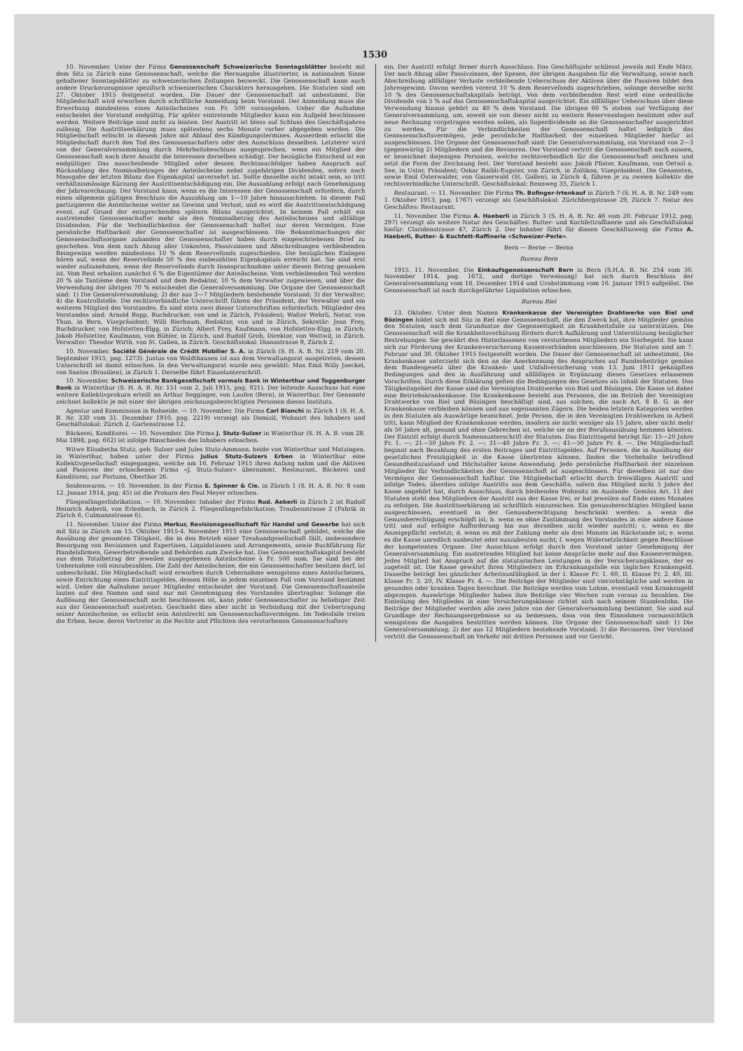1530
10. November. Unter der Firma Genossenschaft Schweizerische Sonntagsblätter besteht mit dem Sitz in Zürich eine Genossenschaft, welche die Herausgabe illustrierter, in nationalem Sinne gehaltener Sonntagsblätter zu schweizerischen Zeitungen bezweckt. Die Genossenschaft kann auch andere Druckerzeugnisse spezifisch schweizerischen Charakters herausgeben. Die Statuten sind am 27. Oktober 1915 festgesetzt worden. Die Dauer der Genossenschaft ist unbestimmt. Die Mitgliedschaft wird erworben durch schriftliche Anmeldung beim Vorstand. Der Anmeldung muss die Erwerbung mindestens eines Anteilscheines von Fr. 500 vorausgehen. Ueber die Aufnahme entscheidet der Vorstand endgültig. Für später eintretende Mitglieder kann ein Aufgeld beschlossen werden. Weitere Beiträge sind nicht zu leisten. Der Austritt ist bloss auf Schluss des Geschäftsjahres zulässig. Die Austrittserklärung muss spätestens sechs Monate vorher abgegeben werden. Die Mitgliedschaft erlischt in diesem Jahre mit Ablauf des Kündigungstermines. Ausserdem erlischt die Mitgliedschaft durch den Tod des Genossenschafters oder den Ausschluss desselben. Letzterer wird von der Generalversammlung durch Mehrheitsbeschluss ausgesprochen, wenn ein Mitglied der Genossenschaft nach ihrer Ansicht die Interessen derselben schädigt. Der bezügliche Entscheid ist ein endgültiger. Das ausscheidende Mitglied oder dessen Rechtsnachfolger haben Anspruch auf Rückzahlung des Nominalbetrages der Anteilscheine nebst zugehörigen Dividenden, sofern nach Massgabe der letzten Bilanz das Eigenkapital unversehrt ist. Sollte dasselbe nicht intakt sein, so tritt verhältnismässige Kürzung der Austrittsentschädigung ein. Die Auszahlung erfolgt nach Genehmigung der Jahresrechnung. Der Vorstand kann, wenn es die Interessen der Genossenschaft erfordern, durch einen allgemein gültigen Beschluss die Auszahlung um 1—10 Jahre hinausschieben. In diesem Fall partizipieren die Anteilscheine weiter an Gewinn und Verlust, und es wird die Austrittsentschädigung event. auf Grund der entsprechenden spätern Bilanz ausgerichtet. In keinem Fall erhält ein austretender Genossenschafter mehr als den Nominalbetrag des Anteilscheines und allfällige Dividenden. Für die Verbindlichkeiten der Genossenschaft haftet nur deren Vermögen. Eine persönliche Haftbarkeit der Genossenschafter ist ausgeschlossen. Die Bekanntmachungen der Genossenschaftsorgane zuhanden der Genossenschafter haben durch eingeschriebenen Brief zu geschehen. Von dem nach Abzug aller Unkosten, Passivzinsen und Abschreibungen verbleibenden Reingewinn werden mindestens 10 % dem Reservefonds zugeschieden. Die bezüglichen Einlagen hören auf, wenn der Reservefonds 50 % des einbezahlten Eigenkapitals erreicht hat. Sie sind erst wieder aufzunehmen, wenn der Reservefonds durch Inanspruchnahme unter diesen Betrag gesunken ist. Vom Rest erhalten zunächst 6 % die Eigentümer der Anteilscheine. Vom verbleibenden Teil werden 20 % als Tantième dem Vorstand und dem Redaktor, 10 % dem Verwalter zugewiesen, und über die Verwendung der übrigen 70 % entscheidet die Generalversammlung. Die Organe der Genossenschaft sind: 1) Die Generalversammlung; 2) der aus 3—7 Mitgliedern bestehende Vorstand; 3) der Verwalter; 4) die Kontrollstelle. Die rechtsverbindliche Unterschrift führen der Präsident, der Verwalter und ein weiteres Mitglied des Vorstandes. Es sind stets zwei dieser Unterschriften erforderlich. Mitglieder des Vorstandes sind: Arnold Bopp, Buchdrucker, von und in Zürich, Präsident; Walter Wehrli, Notar, von Thun, in Bern, Vizepräsident; Willi Bierbaum, Redaktor, von und in Zürich, Sekretär: Jean Frey, Buchdrucker, von Hofstetten-Elgg, in Zürich; Albert Frey, Kaufmann, von Hofstetten-Elgg, in Zürich; Jakob Hofstetter, Kaufmann, von Bühler, in Zürich, und Rudolf Grob, Direktor, von Wattwil, in Zürich. Verwalter: Theodor Wirth, von St. Gallen, in Zürich. Geschäftslokal: Dianastrasse 9, Zürich 2.
10. November. Société Générale de Crédit Mobilier S. A. in Zürich (S. H. A. B. Nr. 219 vom 20. September 1915, pag. 1273). Justus von Waldthausen ist aus dem Verwaltungsrat ausgetreten, dessen Unterschrift ist damit erloschen. In den Verwaltungsrat wurde neu gewählt: Max Emil Willy Jaeckel, von Santos (Brasilien), in Zürich 1. Derselbe führt Einzelunterschrift.
10. November. Schweizerische Bankgesellschaft vormals Bank in Winterthur und Toggenburger Bank in Winterthur (S. H. A. B. Nr. 151 vom 2. Juli 1915, pag. 921). Der leitende Ausschuss hat eine weitere Kollektivprokura erteilt an Arthur Segginger, von Laufen (Bern), in Winterthur. Der Genannte zeichnet kollektiv je mit einer der übrigen zeichnungsberechtigten Personen dieses Instituts.
Agentur und Kommission in Rohseide. — 10. November. Die Firma Carl Bianchi in Zürich 1 (S. H. A. B. Nr. 330 vom 31. Dezember 1910, pag. 2219) verzeigt als Domizil, Wohnort des Inhabers und Geschäftslokal: Zürich 2, Gartenstrasse 12.
Bäckerei, Konditorei. — 10. November. Die Firma J. Stutz-Sulzer in Winterthur (S. H. A. B. vom 28. Mai 1898, pag. 662) ist infolge Hinschiedes des Inhabers erloschen.
Witwe Elisabetha Stutz, geb. Sulzer und Jules Stutz-Ammann, beide von Winterthur und Matzingen, in Winterthur, haben unter der Firma Julius Stutz-Sulzers Erben in Winterthur eine Kollektivgesellschaft eingegangen, welche am 16. Februar 1915 ihren Anfang nahm und die Aktiven und Passiven der erloschenen Firma «J. Stutz-Sulzer» übernimmt. Restaurant, Bäckerei und Konditorei; zur Fortuna, Oberthor 26.
Seidenwaren. — 10. November. In der Firma E. Spinner & Cie. in Zürich 1 (S. H. A. B. Nr. 8 vom 12. Januar 1914, pag. 45) ist die Prokura des Paul Meyer erloschen.
Fliegenfängerfabrikation. — 10. November. Inhaber der Firma Rud. Aeberli in Zürich 2 ist Rudolf Heinrich Aeberli, von Erlenbach, in Zürich 2. Fliegenfängerfabrikation; Traubenstrasse 2 (Fabrik in Zürich 6, Culmannstrasse 6).
11. November. Unter der Firma Merkur, Revisionsgesellschaft für Handel und Gewerbe hat sich mit Sitz in Zürich am 15. Oktober 1915-4. November 1915 eine Genossenschaft gebildet, welche die Ausübung der gesamten Tätigkeit, die in den Betrieb einer Treuhandgesellschaft fällt, insbesondere Besorgung von Revisionen und Expertisen, Liquidationen und Arrangements, sowie Buchführung für Handelsfirmen, Gewerbetreibende und Behörden zum Zwecke hat. Das Genossenschaftskapital besteht aus dem Totalbetrag der jeweilen ausgegebenen Anteilscheine à Fr. 500 nom. Sie sind bei der Uebernahme voll einzubezahlen. Die Zahl der Anteilscheine, die ein Genossenschafter besitzen darf, ist unbeschränkt. Die Mitgliedschaft wird erworben durch Uebernahme wenigstens eines Anteilscheines, sowie Entrichtung eines Eintrittsgeldes, dessen Höhe in jedem einzelnen Fall vom Vorstand bestimmt wird. Ueber die Aufnahme neuer Mitglieder entscheidet der Vorstand. Die Genossenschaftsanteile lauten auf den Namen und sind nur mit Genehmigung des Vorstandes übertragbar. Solange die Auflösung der Genossenschaft nicht beschlossen ist, kann jeder Genossenschafter zu beliebiger Zeit aus der Genossenschaft austreten. Geschieht dies aber nicht in Verbindung mit der Uebertragung seiner Anteilscheine, so erlischt sein Anteilrecht am Genossenschaftsvermögen. Im Todesfalle treten die Erben, bezw. deren Vertreter in die Rechte und Pflichten des verstorbenen Genossenschafters
ein. Der Austritt erfolgt ferner durch Ausschluss. Das Geschäftsjahr schliesst jeweils mit Ende März. Der nach Abzug aller Passivzinsen, der Spesen, der übrigen Ausgaben für die Verwaltung, sowie nach Abschreibung allfälliger Verluste verbleibende Ueberschuss der Aktiven über die Passiven bildet den Jahresgewinn. Davon werden vorerst 10 % dem Reservefonds zugeschrieben, solange derselbe nicht 10 % des Genossenschaftskapitals beträgt. Von dem verbleibenden Rest wird eine ordentliche Dividende von 5 % auf das Genossenschaftskapital ausgerichtet. Ein allfälliger Ueberschuss über diese Verwendung hinaus gehört zu 40 % dem Vorstand. Die übrigen 60 % stehen zur Verfügung der Generalversammlung, um, soweit sie von dieser nicht zu weitern Reserveanlagen bestimmt oder auf neue Rechnung vorgetragen werden sollen, als Superdividende an die Genossenschafter ausgerichtet zu werden. Für die Verbindlichkeiten der Genossenschaft haftet lediglich das Genossenschaftsvermögen, jede persönliche Haftbarkeit der einzelnen Mitglieder hiefür ist ausgeschlossen. Die Organe der Genossenschaft sind: Die Generalversammlung, ein Vorstand von 2—3 (gegenwärtig 2) Mitgliedern und die Revisoren. Der Vorstand vertritt die Genossenschaft nach aussen, er bezeichnet diejenigen Personen, welche rechtsverbindlich für die Genossenschaft zeichnen und setzt die Form der Zeichnung fest. Der Vorstand besteht aus: Jakob Pfister, Kaufmann, von Oetwil a. See, in Uster, Präsident; Oskar Raibli-Eugster, von Zürich, in Zollikon, Vizepräsident. Die Genannten, sowie Emil Osterwalder, von Gaiserwald (St. Gallen), in Zürich 4, führen je zu zweien kollektiv die rechtsverbindliche Unterschrift. Geschäftslokal: Rennweg 35, Zürich 1.
Restaurant. — 11. November. Die Firma Th. Bofinger-Irtenkauf in Zürich 7 (S. H. A. B. Nr. 249 vom 1. Oktober 1913, pag. 1767) verzeigt als Geschäftslokal: Zürichbergstrasse 29, Zürich 7. Natur des Geschäftes: Restaurant.
11. November. Die Firma A. Haeberli in Zürich 3 (S. H. A. B. Nr. 46 vom 20. Februar 1912, pag. 297) verzeigt als weitere Natur des Geschäftes: Butter- und Kochfettraffinerie und als Geschäftslokal hiefür: Claridenstrasse 47, Zürich 2. Der Inhaber führt für diesen Geschäftszweig die Firma A. Haeberli, Butter- & Kochfett-Raffinerie «Schweizer-Perle».
Bern — Berne — Berna
Bureau Bern
1915. 11. November. Die Einkaufsgenossenschaft Bern in Bern (S.H.A. B. Nr. 254 vom 30. November 1914, pag. 1672, und dortige Verweisung) hat sich durch Beschluss der Generalversammlung vom 16. Dezember 1914 und Urabstimmung vom 16. Januar 1915 aufgelöst. Die Genossenschaft ist nach durchgeführter Liquidation erloschen.
Bureau Biel
13. Oktober. Unter dem Namen Krankenkasse der Vereinigten Drahtwerke von Biel und Bözingen bildet sich mit Sitz in Biel eine Genossenschaft, die den Zweck hat, ihre Mitglieder gemäss den Statuten, nach dem Grundsatze der Gegenseitigkeit im Krankheitsfalle zu unterstützen. Die Genossenschaft will die Krankheitsverhütung fördern durch Aufklärung und Unterstützung bezüglicher Bestrebungen. Sie gewährt den Hinterlassenen von verstorbenen Mitgliedern ein Sterbegeld. Sie kann sich zur Förderung der Krankenversicherung Kassenverbänden anschliessen. Die Statuten sind am 7. Februar und 30. Oktober 1915 festgestellt worden. Die Dauer der Genossenschaft ist unbestimmt. Die Krankenkasse unterzieht sich den an die Anerkennung des Anspruches auf Bundesbeiträge gemäss dem Bundesgesetz über die Kranken- und Unfallversicherung vom 13. Juni 1911 geknüpften Bedingungen und den in Ausführung und allfälligen in Ergänzung dieses Gesetzes erlassenen Vorschriften. Durch diese Erklärung gelten die Bedingungen des Gesetzes als Inhalt der Statuten. Das Tätigkeitsgebiet der Kasse sind die Vereinigten Drahtwerke von Biel und Bözingen. Die Kasse ist daher eine Betriebskrankenkasse. Die Krankenkasse besteht aus Personen, die im Betrieb der Vereinigten Drahtwerke von Biel und Bözingen beschäftigt sind, aus solchen, die nach Art. 8 B. G. in der Krankenkasse verbleiben können und aus sogenannten Zügern. Die beiden letztern Kategorien werden in den Statuten als Auswärtige bezeichnet. Jede Person, die in den Vereinigten Drahtwerken in Arbeit tritt, kann Mitglied der Krankenkasse werden, insofern sie nicht weniger als 15 Jahre, aber nicht mehr als 50 Jahre alt, gesund und ohne Gebrechen ist, welche sie an der Berufsausübung hemmen könnten. Der Eintritt erfolgt durch Namensunterschrift der Statuten. Das Eintrittsgeld beträgt für: 15—20 Jahre Fr. 1. —; 21—30 Jahre Fr. 2. —; 31—40 Jahre Fr. 3. —; 41—50 Jahre Fr. 4. —. Die Mitgliedschaft beginnt nach Bezahlung des ersten Beitrages und Eintrittsgeldes. Auf Personen, die in Ausübung der gesetzlichen Freizügigkeit in die Kasse übertreten können, finden die Vorbehalte betreffend Gesundheitszustand und Höchstalter keine Anwendung. Jede persönliche Haftbarkeit der einzelnen Mitglieder für Verbindlichkeiten der Genossenschaft ist ausgeschlossen. Für dieselben ist nur das Vermögen der Genossenschaft haftbar. Die Mitgliedschaft erlischt durch freiwilligen Austritt und infolge Todes, überdies infolge Austritts aus dem Geschäfte, sofern das Mitglied nicht 5 Jahre der Kasse angehört hat, durch Ausschluss, durch bleibenden Wohnsitz im Auslande. Gemäss Art. 11 der Statuten steht den Mitgliedern der Austritt aus der Kasse frei, er hat jeweilen auf Ende eines Monates zu erfolgen. Die Austrittserklärung ist schriftlich einzureichen. Ein genussberechtigtes Mitglied kann ausgeschlossen, eventuell in der Genussberechtigung beschränkt werden: a. wenn die Genussberechtigung erschöpft ist; b. wenn es ohne Zustimmung des Vorstandes in eine andere Kasse tritt und auf erfolgte Aufforderung hin aus derselben nicht wieder austritt; c. wenn es die Anzeigepflicht verletzt; d. wenn es mit der Zahlung mehr als drei Monate im Rückstande ist; e. wenn es die Kasse unredlich ausbeutet oder auszubeuten sucht; f. wegen Widersetzlichkeit gegen Beschlüsse der kompetenten Organe. Der Ausschluss erfolgt durch den Vorstand unter Genehmigung der Generalversammlung. Ein austretendes Mitglied hat keine Ansprüche mehr auf das Kassenvermögen. Jedes Mitglied hat Anspruch auf die statutarischen Leistungen in der Versicherungsklasse, der es zugeteilt ist. Die Kasse gewährt ihren Mitgliedern im Erkrankungsfalle ein tägliches Krankengeld. Dasselbe beträgt bei gänzlicher Arbeitsunfähigkeit in der I. Klasse Fr. 1. 60, II. Klasse Fr. 2. 40, III. Klasse Fr. 3. 20, IV. Klasse Fr. 4. —. Die Beiträge der Mitglieder sind vierzehntägliche und werden in gesunden oder kranken Tagen berechnet. Die Beiträge werden vom Lohne, eventuell vom Krankengeld abgezogen. Auswärtige Mitglieder haben ihre Beiträge vier Wochen zum voraus zu bezahlen. Die Einteilung des Mitgliedes in eine Versicherungsklasse richtet sich nach seinem Stundenlohn. Die Beiträge der Mitglieder werden alle zwei Jahre von der Generalversammlung bestimmt. Sie sind auf Grundlage der Rechnungsergebnisse so zu bemessen, dass von den Einnahmen voraussichtlich wenigstens die Ausgaben bestritten werden können. Die Organe der Genossenschaft sind: 1) Die Generalversammlung; 2) der aus 12 Mitgliedern bestehende Vorstand; 3) die Revisoren. Der Vorstand vertritt die Genossenschaft im Verkehr mit dritten Personen und vor Gericht.